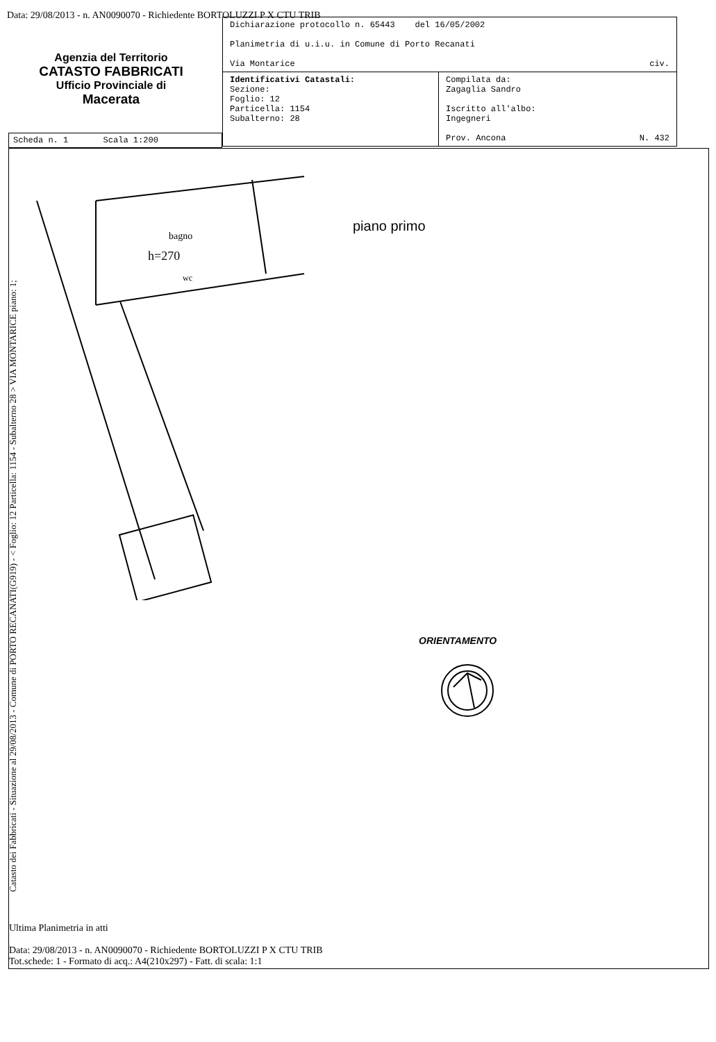Data: 29/08/2013 - n. AN0090070 - Richiedente BORTOLUZZI P X CTU TRIB
Agenzia del Territorio
CATASTO FABBRICATI
Ufficio Provinciale di
Macerata
| Dichiarazione protocollo n. 65443 del 16/05/2002 Planimetria di u.i.u. in Comune di Porto Recanati Via Montarice civ. | |
| Identificativi Catastali: Sezione: Foglio: 12 Particella: 1154 Subalterno: 28 | Compilata da: Zagaglia Sandro Iscritto all'albo: Ingegneri Prov. Ancona N. 432 |
Scheda n. 1 Scala 1:200
h=270
bagno
wc
piano primo
ORIENTAMENTO
Catasto dei Fabbricati - Situazione al 29/08/2013 - Comune di PORTO RECANATI(G919) - < Foglio: 12 Particella: 1154 - Subalterno 28 > VIA MONTARICE piano: 1;
Ultima Planimetria in atti
Data: 29/08/2013 - n. AN0090070 - Richiedente BORTOLUZZI P X CTU TRIB
Tot.schede: 1 - Formato di acq.: A4(210x297) - Fatt. di scala: 1:1